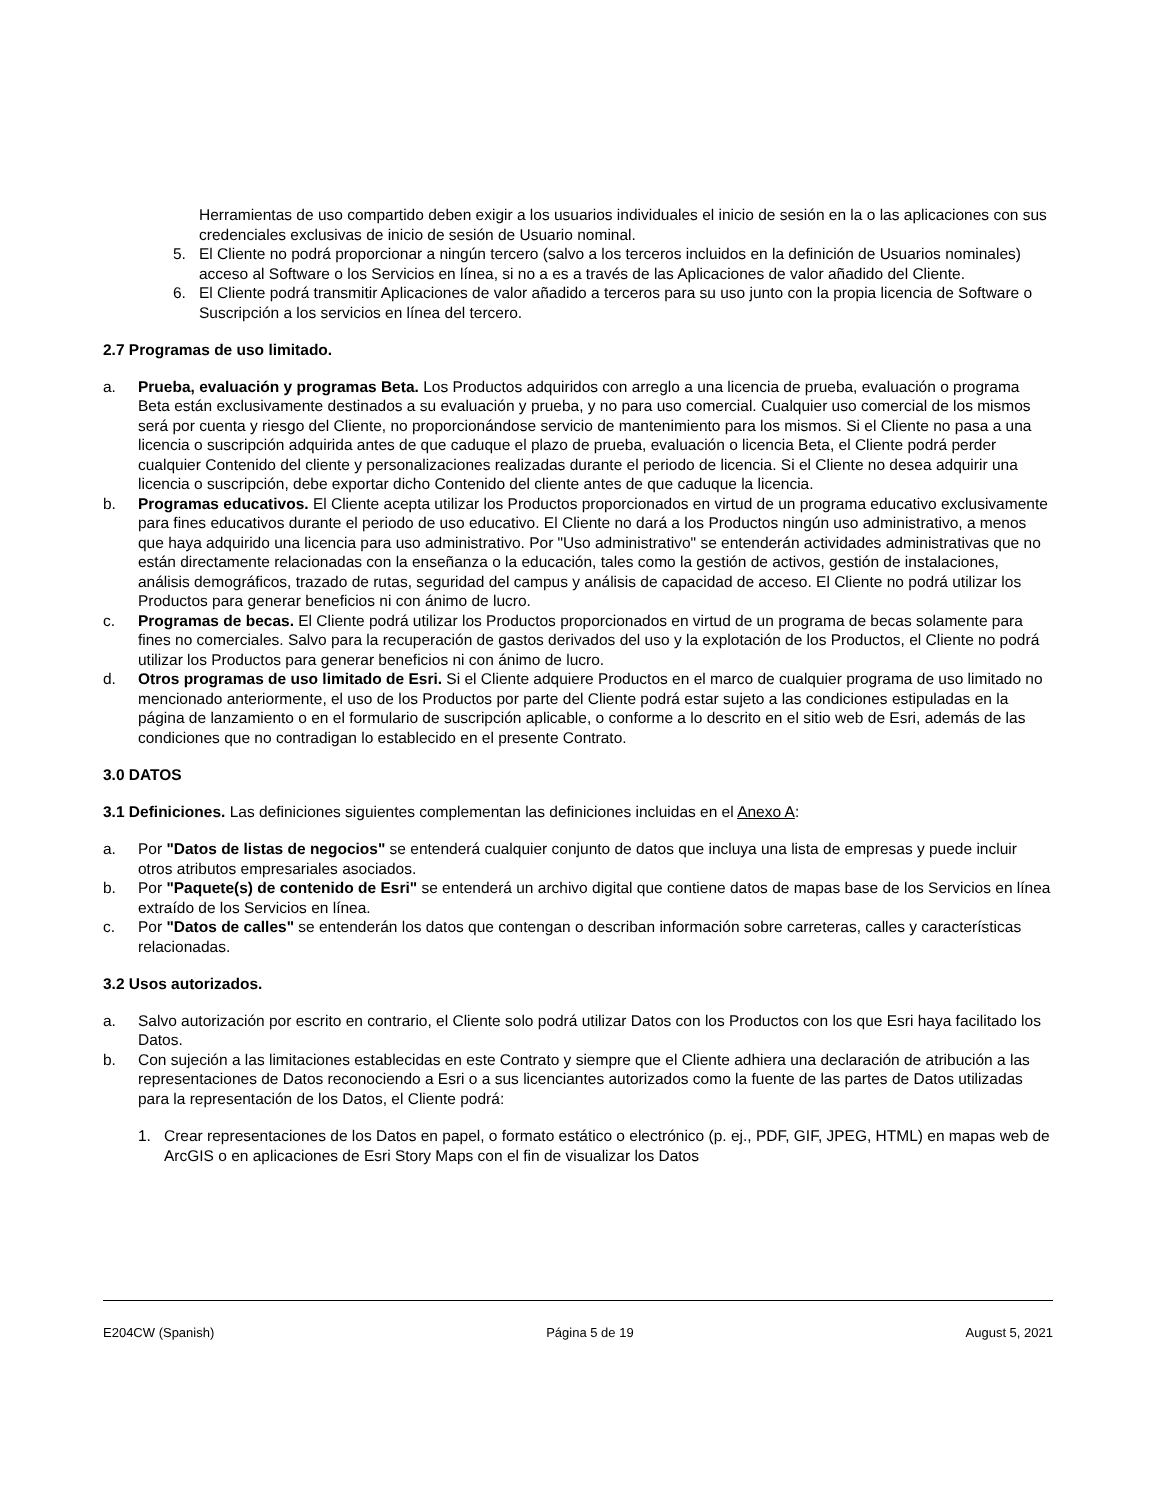Herramientas de uso compartido deben exigir a los usuarios individuales el inicio de sesión en la o las aplicaciones con sus credenciales exclusivas de inicio de sesión de Usuario nominal.
5. El Cliente no podrá proporcionar a ningún tercero (salvo a los terceros incluidos en la definición de Usuarios nominales) acceso al Software o los Servicios en línea, si no a es a través de las Aplicaciones de valor añadido del Cliente.
6. El Cliente podrá transmitir Aplicaciones de valor añadido a terceros para su uso junto con la propia licencia de Software o Suscripción a los servicios en línea del tercero.
2.7 Programas de uso limitado.
a. Prueba, evaluación y programas Beta. Los Productos adquiridos con arreglo a una licencia de prueba, evaluación o programa Beta están exclusivamente destinados a su evaluación y prueba, y no para uso comercial. Cualquier uso comercial de los mismos será por cuenta y riesgo del Cliente, no proporcionándose servicio de mantenimiento para los mismos. Si el Cliente no pasa a una licencia o suscripción adquirida antes de que caduque el plazo de prueba, evaluación o licencia Beta, el Cliente podrá perder cualquier Contenido del cliente y personalizaciones realizadas durante el periodo de licencia. Si el Cliente no desea adquirir una licencia o suscripción, debe exportar dicho Contenido del cliente antes de que caduque la licencia.
b. Programas educativos. El Cliente acepta utilizar los Productos proporcionados en virtud de un programa educativo exclusivamente para fines educativos durante el periodo de uso educativo. El Cliente no dará a los Productos ningún uso administrativo, a menos que haya adquirido una licencia para uso administrativo. Por "Uso administrativo" se entenderán actividades administrativas que no están directamente relacionadas con la enseñanza o la educación, tales como la gestión de activos, gestión de instalaciones, análisis demográficos, trazado de rutas, seguridad del campus y análisis de capacidad de acceso. El Cliente no podrá utilizar los Productos para generar beneficios ni con ánimo de lucro.
c. Programas de becas. El Cliente podrá utilizar los Productos proporcionados en virtud de un programa de becas solamente para fines no comerciales. Salvo para la recuperación de gastos derivados del uso y la explotación de los Productos, el Cliente no podrá utilizar los Productos para generar beneficios ni con ánimo de lucro.
d. Otros programas de uso limitado de Esri. Si el Cliente adquiere Productos en el marco de cualquier programa de uso limitado no mencionado anteriormente, el uso de los Productos por parte del Cliente podrá estar sujeto a las condiciones estipuladas en la página de lanzamiento o en el formulario de suscripción aplicable, o conforme a lo descrito en el sitio web de Esri, además de las condiciones que no contradigan lo establecido en el presente Contrato.
3.0 DATOS
3.1 Definiciones. Las definiciones siguientes complementan las definiciones incluidas en el Anexo A:
a. Por "Datos de listas de negocios" se entenderá cualquier conjunto de datos que incluya una lista de empresas y puede incluir otros atributos empresariales asociados.
b. Por "Paquete(s) de contenido de Esri" se entenderá un archivo digital que contiene datos de mapas base de los Servicios en línea extraído de los Servicios en línea.
c. Por "Datos de calles" se entenderán los datos que contengan o describan información sobre carreteras, calles y características relacionadas.
3.2 Usos autorizados.
a. Salvo autorización por escrito en contrario, el Cliente solo podrá utilizar Datos con los Productos con los que Esri haya facilitado los Datos.
b. Con sujeción a las limitaciones establecidas en este Contrato y siempre que el Cliente adhiera una declaración de atribución a las representaciones de Datos reconociendo a Esri o a sus licenciantes autorizados como la fuente de las partes de Datos utilizadas para la representación de los Datos, el Cliente podrá:
1. Crear representaciones de los Datos en papel, o formato estático o electrónico (p. ej., PDF, GIF, JPEG, HTML) en mapas web de ArcGIS o en aplicaciones de Esri Story Maps con el fin de visualizar los Datos
E204CW (Spanish) Página 5 de 19 August 5, 2021